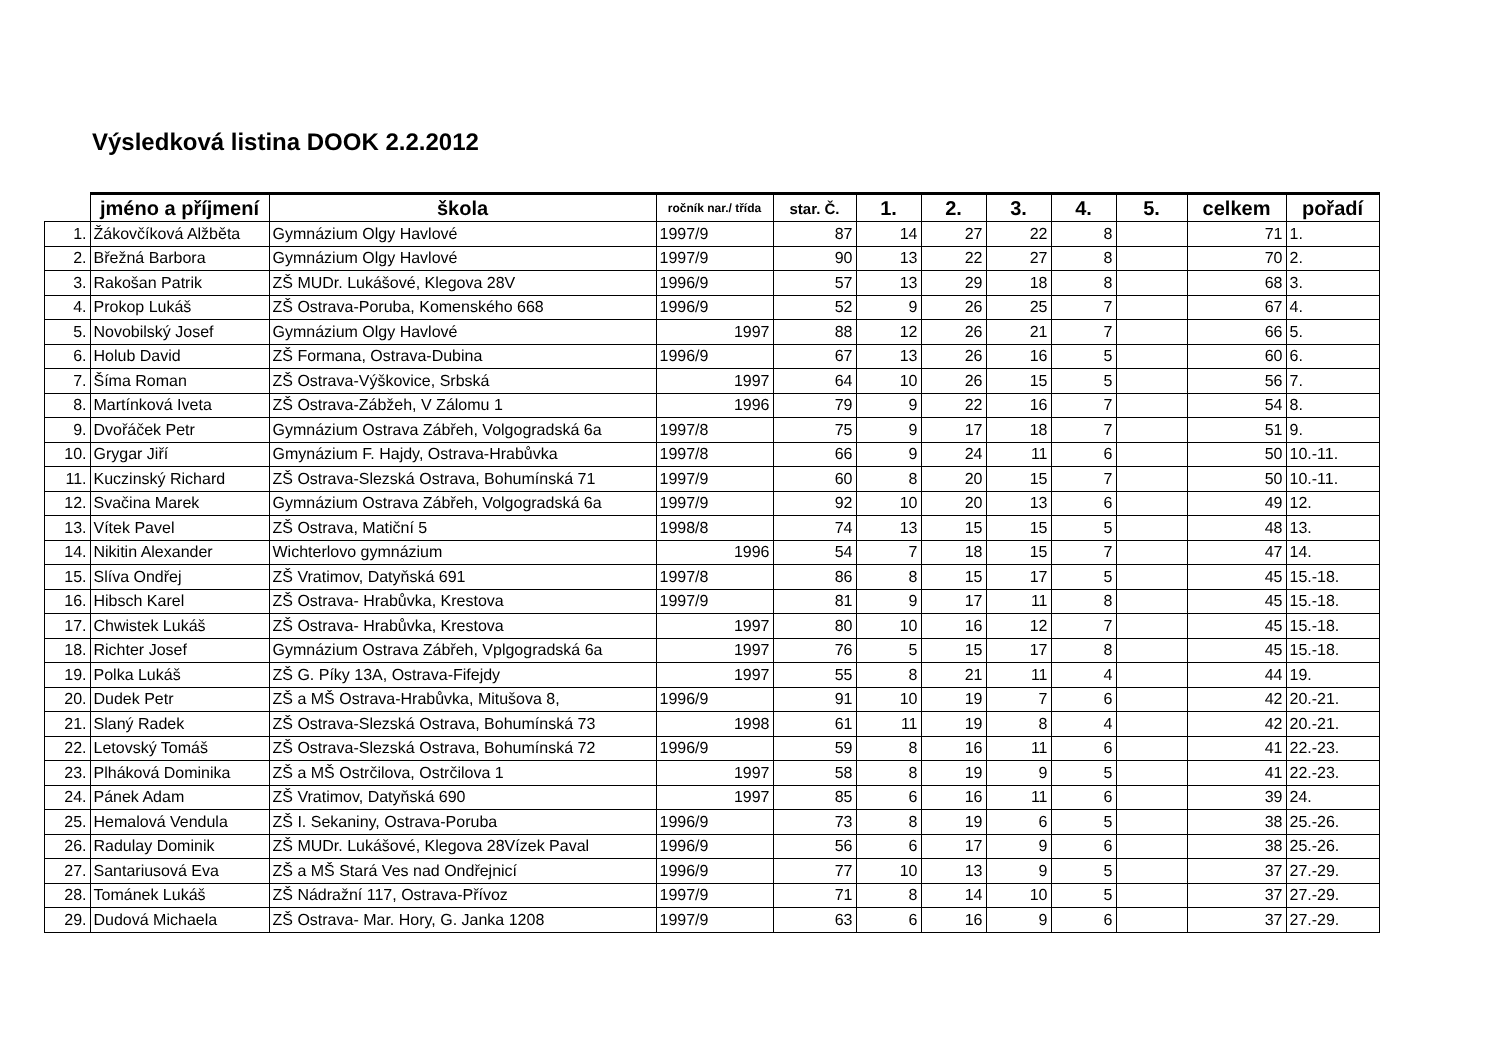Výsledková listina DOOK 2.2.2012
| | jméno a příjmení | škola | ročník nar./ třída | star. Č. | 1. | 2. | 3. | 4. | 5. | celkem | pořadí |
| --- | --- | --- | --- | --- | --- | --- | --- | --- | --- | --- | --- |
| 1. | Žákovčíková Alžběta | Gymnázium Olgy Havlové | 1997/9 | 87 | 14 | 27 | 22 | 8 | | 71 | 1. |
| 2. | Břežná Barbora | Gymnázium Olgy Havlové | 1997/9 | 90 | 13 | 22 | 27 | 8 | | 70 | 2. |
| 3. | Rakošan Patrik | ZŠ MUDr. Lukášové, Klegova 28V | 1996/9 | 57 | 13 | 29 | 18 | 8 | | 68 | 3. |
| 4. | Prokop Lukáš | ZŠ Ostrava-Poruba, Komenského 668 | 1996/9 | 52 | 9 | 26 | 25 | 7 | | 67 | 4. |
| 5. | Novobilský Josef | Gymnázium Olgy Havlové | 1997 | 88 | 12 | 26 | 21 | 7 | | 66 | 5. |
| 6. | Holub David | ZŠ Formana, Ostrava-Dubina | 1996/9 | 67 | 13 | 26 | 16 | 5 | | 60 | 6. |
| 7. | Šíma Roman | ZŠ Ostrava-Výškovice, Srbská | 1997 | 64 | 10 | 26 | 15 | 5 | | 56 | 7. |
| 8. | Martínková Iveta | ZŠ Ostrava-Zábžeh, V Zálomu 1 | 1996 | 79 | 9 | 22 | 16 | 7 | | 54 | 8. |
| 9. | Dvořáček Petr | Gymnázium Ostrava Zábřeh, Volgogradská 6a | 1997/8 | 75 | 9 | 17 | 18 | 7 | | 51 | 9. |
| 10. | Grygar Jiří | Gmynázium F. Hajdy, Ostrava-Hrabůvka | 1997/8 | 66 | 9 | 24 | 11 | 6 | | 50 | 10.-11. |
| 11. | Kuczinský Richard | ZŠ Ostrava-Slezská Ostrava, Bohumínská 71 | 1997/9 | 60 | 8 | 20 | 15 | 7 | | 50 | 10.-11. |
| 12. | Svačina Marek | Gymnázium Ostrava Zábřeh, Volgogradská 6a | 1997/9 | 92 | 10 | 20 | 13 | 6 | | 49 | 12. |
| 13. | Vítek Pavel | ZŠ Ostrava, Matiční 5 | 1998/8 | 74 | 13 | 15 | 15 | 5 | | 48 | 13. |
| 14. | Nikitin Alexander | Wichterlovo gymnázium | 1996 | 54 | 7 | 18 | 15 | 7 | | 47 | 14. |
| 15. | Slíva Ondřej | ZŠ Vratimov, Datyňská 691 | 1997/8 | 86 | 8 | 15 | 17 | 5 | | 45 | 15.-18. |
| 16. | Hibsch Karel | ZŠ Ostrava- Hrabůvka, Krestova | 1997/9 | 81 | 9 | 17 | 11 | 8 | | 45 | 15.-18. |
| 17. | Chwistek Lukáš | ZŠ Ostrava- Hrabůvka, Krestova | 1997 | 80 | 10 | 16 | 12 | 7 | | 45 | 15.-18. |
| 18. | Richter Josef | Gymnázium Ostrava Zábřeh, Vplgogradská 6a | 1997 | 76 | 5 | 15 | 17 | 8 | | 45 | 15.-18. |
| 19. | Polka Lukáš | ZŠ G. Píky 13A, Ostrava-Fifejdy | 1997 | 55 | 8 | 21 | 11 | 4 | | 44 | 19. |
| 20. | Dudek Petr | ZŠ a MŠ Ostrava-Hrabůvka, Mitušova 8, | 1996/9 | 91 | 10 | 19 | 7 | 6 | | 42 | 20.-21. |
| 21. | Slaný Radek | ZŠ Ostrava-Slezská Ostrava, Bohumínská 73 | 1998 | 61 | 11 | 19 | 8 | 4 | | 42 | 20.-21. |
| 22. | Letovský Tomáš | ZŠ Ostrava-Slezská Ostrava, Bohumínská 72 | 1996/9 | 59 | 8 | 16 | 11 | 6 | | 41 | 22.-23. |
| 23. | Plháková Dominika | ZŠ a MŠ Ostrčilova, Ostrčilova 1 | 1997 | 58 | 8 | 19 | 9 | 5 | | 41 | 22.-23. |
| 24. | Pánek Adam | ZŠ Vratimov, Datyňská 690 | 1997 | 85 | 6 | 16 | 11 | 6 | | 39 | 24. |
| 25. | Hemalová Vendula | ZŠ I. Sekaniny, Ostrava-Poruba | 1996/9 | 73 | 8 | 19 | 6 | 5 | | 38 | 25.-26. |
| 26. | Radulay Dominik | ZŠ MUDr. Lukášové, Klegova 28Vízek Paval | 1996/9 | 56 | 6 | 17 | 9 | 6 | | 38 | 25.-26. |
| 27. | Santariusová Eva | ZŠ a MŠ Stará Ves nad Ondřejnicí | 1996/9 | 77 | 10 | 13 | 9 | 5 | | 37 | 27.-29. |
| 28. | Tománek Lukáš | ZŠ Nádražní 117, Ostrava-Přívoz | 1997/9 | 71 | 8 | 14 | 10 | 5 | | 37 | 27.-29. |
| 29. | Dudová Michaela | ZŠ Ostrava- Mar. Hory, G. Janka 1208 | 1997/9 | 63 | 6 | 16 | 9 | 6 | | 37 | 27.-29. |